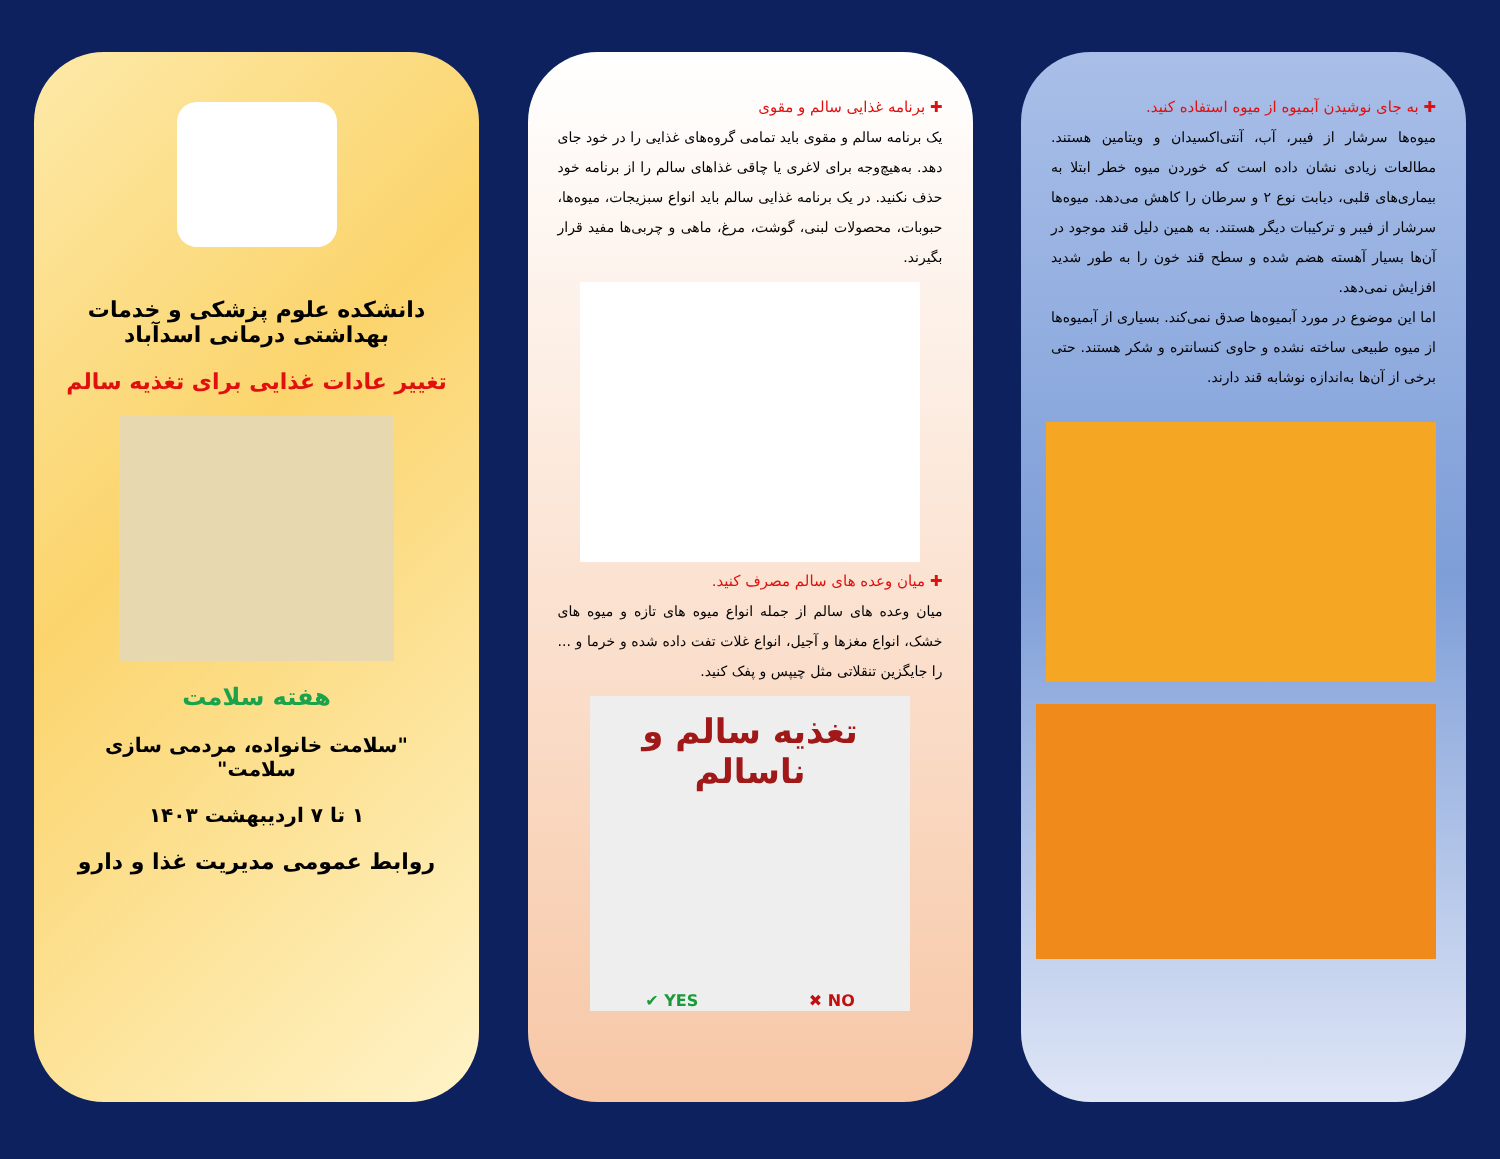دانشکده علوم پزشکی و خدمات بهداشتی درمانی اسدآباد
تغییر عادات غذایی برای تغذیه سالم
هفته سلامت
"سلامت خانواده، مردمی سازی سلامت"
۱ تا ۷ اردیبهشت ۱۴۰۳
روابط عمومی مدیریت غذا و دارو
✚ برنامه غذایی سالم و مقوی
یک برنامه سالم و مقوی باید تمامی گروه‌های غذایی را در خود جای دهد. به‌هیچ‌وجه برای لاغری یا چاقی غذاهای سالم را از برنامه خود حذف نکنید. در یک برنامه غذایی سالم باید انواع سبزیجات، میوه‌ها، حبوبات، محصولات لبنی، گوشت، مرغ، ماهی و چربی‌ها مفید قرار بگیرند.
✚ میان وعده های سالم مصرف کنید.
میان وعده های سالم از جمله انواع میوه های تازه و میوه های خشک، انواع مغزها و آجیل، انواع غلات تفت داده شده و خرما و ... را جایگزین تنقلاتی مثل چیپس و پفک کنید.
تغذیه سالم و ناسالم
✔ YES ✖ NO
✚ به جای نوشیدن آبمیوه از میوه استفاده کنید.
میوه‌ها سرشار از فیبر، آب، آنتی‌اکسیدان و ویتامین هستند. مطالعات زیادی نشان داده است که خوردن میوه خطر ابتلا به بیماری‌های قلبی، دیابت نوع ۲ و سرطان را کاهش می‌دهد. میوه‌ها سرشار از فیبر و ترکیبات دیگر هستند. به همین دلیل قند موجود در آن‌ها بسیار آهسته هضم شده و سطح قند خون را به طور شدید افزایش نمی‌دهد.
اما این موضوع در مورد آبمیوه‌ها صدق نمی‌کند. بسیاری از آبمیوه‌ها از میوه طبیعی ساخته نشده و حاوی کنسانتره و شکر هستند. حتی برخی از آن‌ها به‌اندازه نوشابه قند دارند.